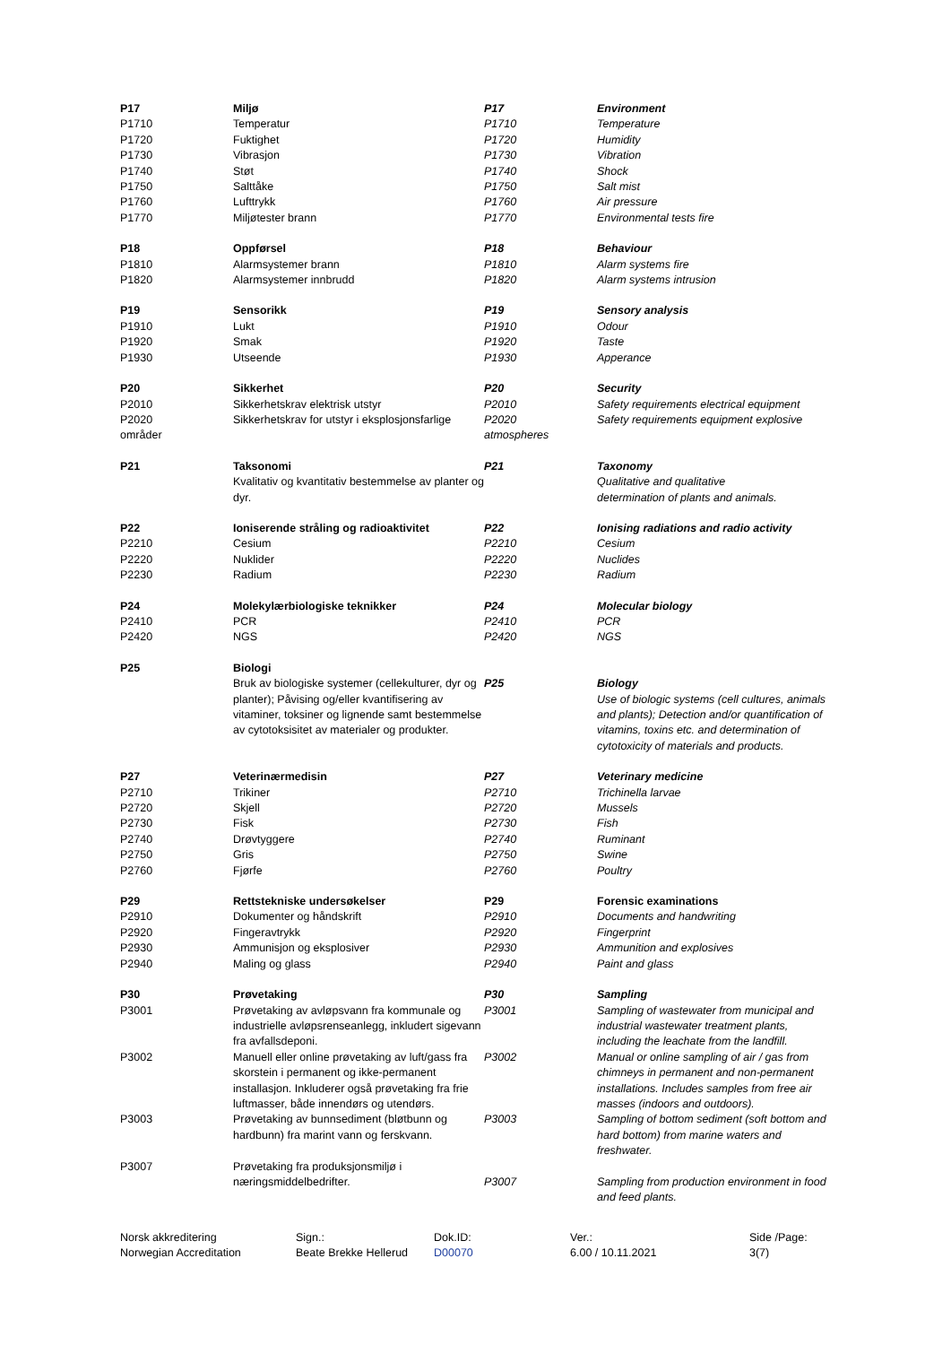| P17 | Miljø | P17 | Environment |
| P1710 | Temperatur | P1710 | Temperature |
| P1720 | Fuktighet | P1720 | Humidity |
| P1730 | Vibrasjon | P1730 | Vibration |
| P1740 | Støt | P1740 | Shock |
| P1750 | Salttåke | P1750 | Salt mist |
| P1760 | Lufttrykk | P1760 | Air pressure |
| P1770 | Miljøtester brann | P1770 | Environmental tests fire |
| P18 | Oppførsel | P18 | Behaviour |
| P1810 | Alarmsystemer brann | P1810 | Alarm systems fire |
| P1820 | Alarmsystemer innbrudd | P1820 | Alarm systems intrusion |
| P19 | Sensorikk | P19 | Sensory analysis |
| P1910 | Lukt | P1910 | Odour |
| P1920 | Smak | P1920 | Taste |
| P1930 | Utseende | P1930 | Apperance |
| P20 | Sikkerhet | P20 | Security |
| P2010 | Sikkerhetskrav elektrisk utstyr | P2010 | Safety requirements electrical equipment |
| P2020 områder | Sikkerhetskrav for utstyr i eksplosjonsfarlige | P2020 atmospheres | Safety requirements equipment explosive |
| P21 | Taksonomi Kvalitativ og kvantitativ bestemmelse av planter og dyr. | P21 | Taxonomy Qualitative and qualitative determination of plants and animals. |
| P22 | Ioniserende stråling og radioaktivitet | P22 | Ionising radiations and radio activity |
| P2210 | Cesium | P2210 | Cesium |
| P2220 | Nuklider | P2220 | Nuclides |
| P2230 | Radium | P2230 | Radium |
| P24 | Molekylærbiologiske teknikker | P24 | Molecular biology |
| P2410 | PCR | P2410 | PCR |
| P2420 | NGS | P2420 | NGS |
| P25 | Biologi Bruk av biologiske systemer (cellekulturer, dyr og planter); Påvising og/eller kvantifisering av vitaminer, toksiner og lignende samt bestemmelse av cytotoksisitet av materialer og produkter. | P25 | Biology Use of biologic systems (cell cultures, animals and plants); Detection and/or quantification of vitamins, toxins etc. and determination of cytotoxicity of materials and products. |
| P27 | Veterinærmedisin | P27 | Veterinary medicine |
| P2710 | Trikiner | P2710 | Trichinella larvae |
| P2720 | Skjell | P2720 | Mussels |
| P2730 | Fisk | P2730 | Fish |
| P2740 | Drøvtyggere | P2740 | Ruminant |
| P2750 | Gris | P2750 | Swine |
| P2760 | Fjørfe | P2760 | Poultry |
| P29 | Rettstekniske undersøkelser | P29 | Forensic examinations |
| P2910 | Dokumenter og håndskrift | P2910 | Documents and handwriting |
| P2920 | Fingeravtrykk | P2920 | Fingerprint |
| P2930 | Ammunisjon og eksplosiver | P2930 | Ammunition and explosives |
| P2940 | Maling og glass | P2940 | Paint and glass |
| P30 | Prøvetaking | P30 | Sampling |
| P3001 | Prøvetaking av avløpsvann fra kommunale og industrielle avløpsrenseanlegg, inkludert sigevann fra avfallsdeponi. | P3001 | Sampling of wastewater from municipal and industrial wastewater treatment plants, including the leachate from the landfill. |
| P3002 | Manuell eller online prøvetaking av luft/gass fra skorstein i permanent og ikke-permanent installasjon. Inkluderer også prøvetaking fra frie luftmasser, både innendørs og utendørs. | P3002 | Manual or online sampling of air / gas from chimneys in permanent and non-permanent installations. Includes samples from free air masses (indoors and outdoors). |
| P3003 | Prøvetaking av bunnsediment (bløtbunn og hardbunn) fra marint vann og ferskvann. | P3003 | Sampling of bottom sediment (soft bottom and hard bottom) from marine waters and freshwater. |
| P3007 | Prøvetaking fra produksjonsmiljø i næringsmiddelbedrifter. | P3007 | Sampling from production environment in food and feed plants. |
| Norsk akkreditering | Sign.: | Dok.ID: | Ver.: | Side /Page: |
| Norwegian Accreditation | Beate Brekke Hellerud | D00070 | 6.00 / 10.11.2021 | 3(7) |